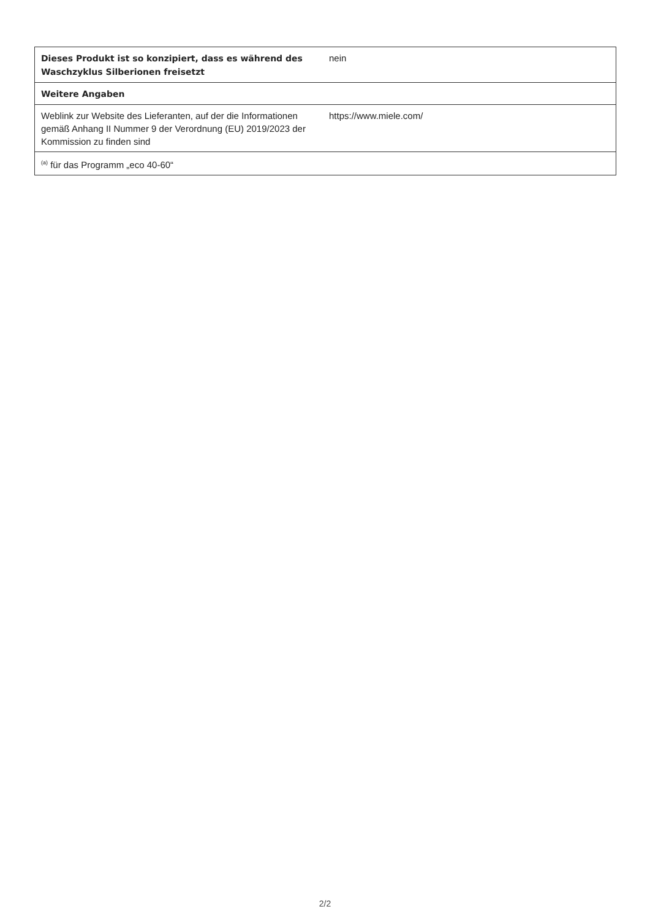| Dieses Produkt ist so konzipiert, dass es während des Waschzyklus Silberionen freisetzt | nein |
| Weitere Angaben | |
| Weblink zur Website des Lieferanten, auf der die Informationen gemäß Anhang II Nummer 9 der Verordnung (EU) 2019/2023 der Kommission zu finden sind | https://www.miele.com/ |
| <sup>(a)</sup> für das Programm „eco 40-60“ | |
2/2